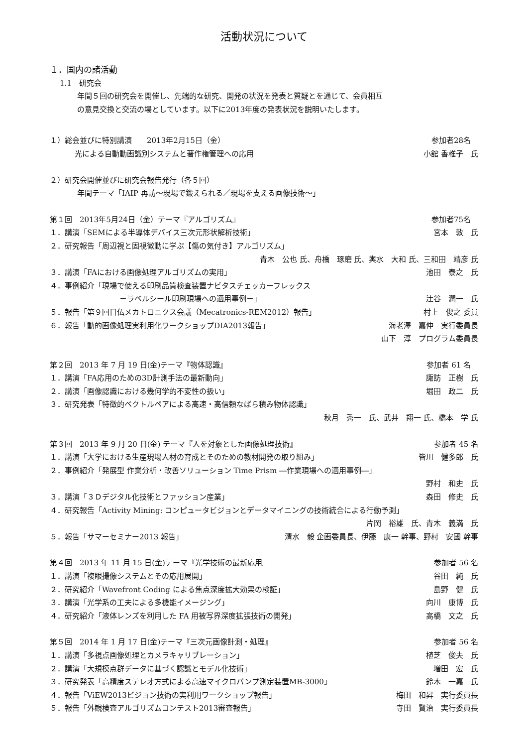活動状況について
１．国内の諸活動
1.1　研究会
年間５回の研究会を開催し、先端的な研究、開発の状況を発表と質疑とを通じて、会員相互
の意見交換と交流の場としています。以下に2013年度の発表状況を説明いたします。
１）総会並びに特別講演　　2013年2月15日（金） 参加者28名　
光による自動動画識別システムと著作権管理への応用 小舘 香椎子　氏
２）研究会開催並びに研究会報告発行（各５回）
年間テーマ「IAIP 再訪～現場で鍛えられる／現場を支える画像技術～」
第１回　2013年5月24日（金）テーマ『アルゴリズム』 参加者75名　
１．講演「SEMによる半導体デバイス三次元形状解析技術」 宮本　敦　氏
２．研究報告「周辺視と固視微動に学ぶ【傷の気付き】アルゴリズム」
青木　公也 氏、舟橋　琢磨 氏、輿水　大和 氏、三和田　靖彦 氏
３．講演「FAにおける画像処理アルゴリズムの実用」 池田　泰之　氏
４．事例紹介「現場で使える印刷品質検査装置ナビタスチェッカーフレックス
－ラベルシール印刷現場への適用事例－」 辻谷　潤一　氏
５．報告「第９回日仏メカトロニクス会議（Mecatronics-REM2012）報告」 村上　俊之 委員
６．報告「動的画像処理実利用化ワークショップDIA2013報告」 海老澤　嘉伸　実行委員長
山下　淳　プログラム委員長
第２回　2013 年 7 月 19 日(金)テーマ『物体認識』 参加者 61 名　
１．講演「FA応用のための3D計測手法の最新動向」 諏訪　正樹　氏
２．講演「画像認識における幾何学的不変性の扱い」 堀田　政二　氏
３．研究発表「特徴的ベクトルペアによる高速・高信頼なばら積み物体認識」
秋月　秀一　氏、武井　翔一 氏、橋本　学 氏
第３回　2013 年 9 月 20 日(金) テーマ『人を対象とした画像処理技術』 参加者 45 名
１．講演「大学における生産現場人材の育成とそのための教材開発の取り組み」 皆川　健多郎　氏
２．事例紹介「発展型 作業分析・改善ソリューション Time Prism ―作業現場への適用事例―」
野村　和史　氏
３．講演「３Ｄデジタル化技術とファッション産業」 森田　修史　氏
４．研究報告「Activity Mining: コンピュータビジョンとデータマイニングの技術統合による行動予測」
片岡　裕雄　氏、青木　義満　氏
５．報告「サマーセミナー2013 報告」 清水　毅 企画委員長、伊藤　康一 幹事、野村　安國 幹事
第４回　2013 年 11 月 15 日(金)テーマ『光学技術の最新応用』 参加者 56 名
１．講演「複眼撮像システムとその応用展開」 谷田　純　氏
２．研究紹介「Wavefront Coding による焦点深度拡大効果の検証」 島野　健　氏
３．講演「光学系の工夫による多機能イメージング」 向川　康博　氏
４．研究紹介「液体レンズを利用した FA 用被写界深度拡張技術の開発」 高橋　文之　氏
第５回　2014 年 1 月 17 日(金)テーマ『三次元画像計測・処理』 参加者 56 名
１．講演「多視点画像処理とカメラキャリブレーション」 植芝　俊夫　氏
２．講演「大規模点群データに基づく認識とモデル化技術」 増田　宏　氏
３．研究発表「高精度ステレオ方式による高速マイクロバンプ測定装置MB-3000」 鈴木　一嘉　氏
４．報告「ViEW2013ビジョン技術の実利用ワークショップ報告」 梅田　和昇　実行委員長
５．報告「外観検査アルゴリズムコンテスト2013審査報告」 寺田　賢治　実行委員長